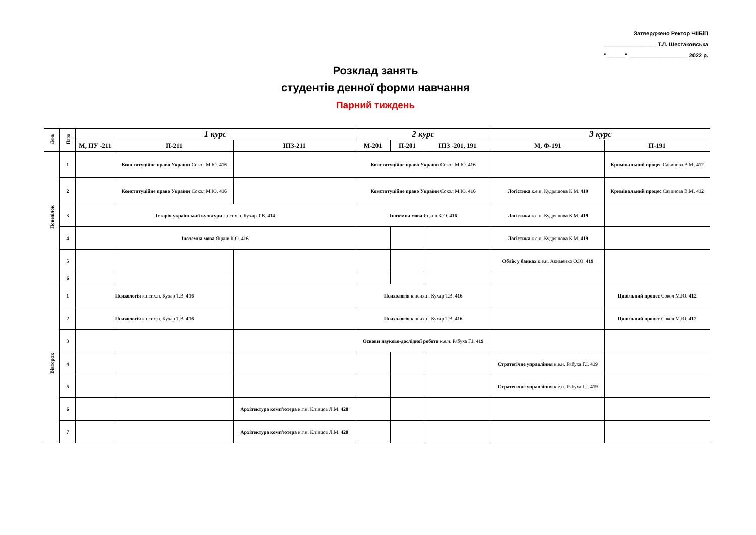Затверджено Ректор ЧІІБіП
_________________ Т.Л. Шестаковська
"______" ___________________ 2022 р.
Розклад занять
студентів денної форми навчання
Парний тиждень
| День | Пара | 1 курс | | | 2 курс | | | 3 курс | |
| --- | --- | --- | --- | --- | --- | --- | --- | --- | --- |
| | | М, ПУ -211 | П-211 | ІПЗ-211 | М-201 | П-201 | ІПЗ -201, 191 | М, Ф-191 | П-191 |
| Понеділок | 1 | | Конституційне право України Сокол М.Ю. 416 | | Конституційне право України Сокол М.Ю. 416 | | | | Кримінальний процес Савинова В.М. 412 |
| | 2 | | Конституційне право України Сокол М.Ю. 416 | | Конституційне право України Сокол М.Ю. 416 | | | Логістика к.е.н. Кудряшова К.М. 419 | Кримінальний процес Савинова В.М. 412 |
| | 3 | Історія української культури к.псих.н. Кухар Т.В. 414 | | | Іноземна мова Яцкив К.О. 416 | | | Логістика к.е.н. Кудряшова К.М. 419 | |
| | 4 | Іноземна мова Яцкив К.О. 416 | | | | | | Логістика к.е.н. Кудряшова К.М. 419 | |
| | 5 | | | | | | | Облік у банках к.е.н. Акименко О.Ю. 419 | |
| | 6 | | | | | | | | |
| Вівторок | 1 | Психологія к.псих.н. Кухар Т.В. 416 | | | Психологія к.псих.н. Кухар Т.В. 416 | | | | Цивільний процес Сокол М.Ю. 412 |
| | 2 | Психологія к.псих.н. Кухар Т.В. 416 | | | Психологія к.псих.н. Кухар Т.В. 416 | | | | Цивільний процес Сокол М.Ю. 412 |
| | 3 | | | | Основи науково-дослідної роботи к.е.н. Рябуха Г.І. 419 | | | | |
| | 4 | | | | | | | Стратегічне управління к.е.н. Рябуха Г.І. 419 | |
| | 5 | | | | | | | Стратегічне управління к.е.н. Рябуха Г.І. 419 | |
| | 6 | | | Архітектура комп'ютера к.т.н. Клінцов Л.М. 420 | | | | | |
| | 7 | | | Архітектура комп'ютера к.т.н. Клінцов Л.М. 420 | | | | | |